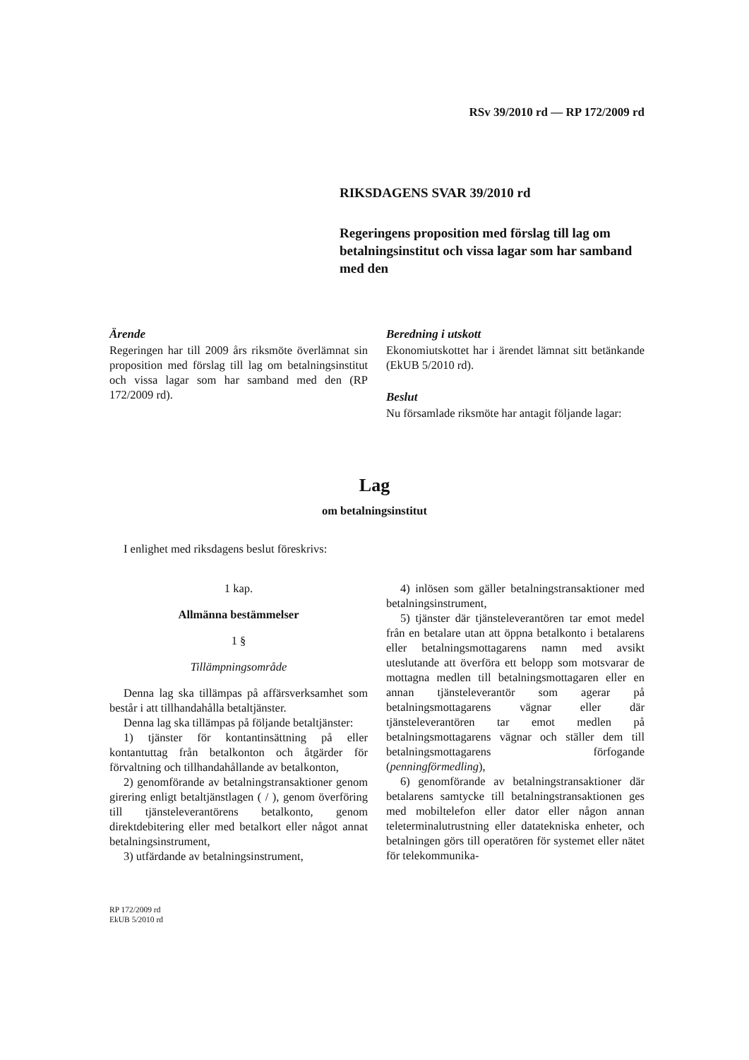RSv 39/2010 rd — RP 172/2009 rd
RIKSDAGENS SVAR 39/2010 rd
Regeringens proposition med förslag till lag om betalningsinstitut och vissa lagar som har samband med den
Ärende
Regeringen har till 2009 års riksmöte överlämnat sin proposition med förslag till lag om betalningsinstitut och vissa lagar som har samband med den (RP 172/2009 rd).
Beredning i utskott
Ekonomiutskottet har i ärendet lämnat sitt betänkande (EkUB 5/2010 rd).
Beslut
Nu församlade riksmöte har antagit följande lagar:
Lag
om betalningsinstitut
I enlighet med riksdagens beslut föreskrivs:
1 kap.
Allmänna bestämmelser
1 §
Tillämpningsområde
Denna lag ska tillämpas på affärsverksamhet som består i att tillhandahålla betaltjänster.
Denna lag ska tillämpas på följande betaltjänster:
1) tjänster för kontantinsättning på eller kontantuttag från betalkonton och åtgärder för förvaltning och tillhandahållande av betalkonton,
2) genomförande av betalningstransaktioner genom girering enligt betaltjänstlagen ( / ), genom överföring till tjänsteleverantörens betalkonto, genom direktdebitering eller med betalkort eller något annat betalningsinstrument,
3) utfärdande av betalningsinstrument,
4) inlösen som gäller betalningstransaktioner med betalningsinstrument,
5) tjänster där tjänsteleverantören tar emot medel från en betalare utan att öppna betalkonto i betalarens eller betalningsmottagarens namn med avsikt uteslutande att överföra ett belopp som motsvarar de mottagna medlen till betalningsmottagaren eller en annan tjänsteleverantör som agerar på betalningsmottagarens vägnar eller där tjänsteleverantören tar emot medlen på betalningsmottagarens vägnar och ställer dem till betalningsmottagarens förfogande (penningförmedling),
6) genomförande av betalningstransaktioner där betalarens samtycke till betalningstransaktionen ges med mobiltelefon eller dator eller någon annan teleterminalutrustning eller datatekniska enheter, och betalningen görs till operatören för systemet eller nätet för telekommunika-
RP 172/2009 rd
EkUB 5/2010 rd